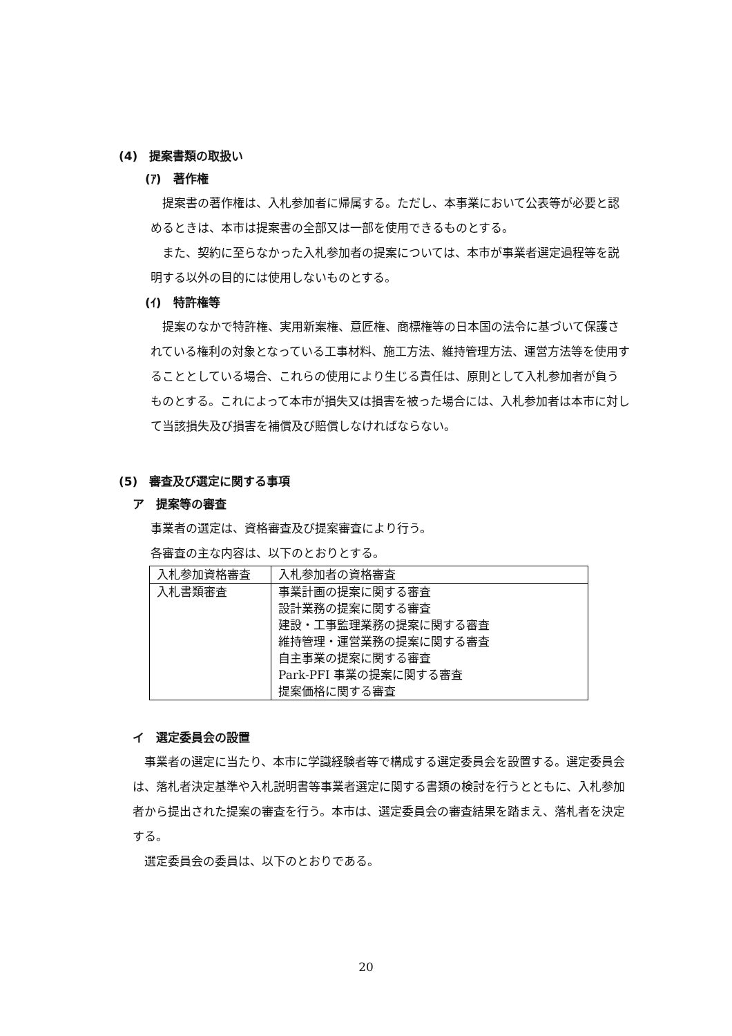(4)　提案書類の取扱い
(ｱ)　著作権
　提案書の著作権は、入札参加者に帰属する。ただし、本事業において公表等が必要と認めるときは、本市は提案書の全部又は一部を使用できるものとする。
　また、契約に至らなかった入札参加者の提案については、本市が事業者選定過程等を説明する以外の目的には使用しないものとする。
(ｲ)　特許権等
　提案のなかで特許権、実用新案権、意匠権、商標権等の日本国の法令に基づいて保護されている権利の対象となっている工事材料、施工方法、維持管理方法、運営方法等を使用することとしている場合、これらの使用により生じる責任は、原則として入札参加者が負うものとする。これによって本市が損失又は損害を被った場合には、入札参加者は本市に対して当該損失及び損害を補償及び賠償しなければならない。
(5)　審査及び選定に関する事項
ア　提案等の審査
事業者の選定は、資格審査及び提案審査により行う。
各審査の主な内容は、以下のとおりとする。
| 入札参加資格審査 | 入札参加者の資格審査 |
| 入札書類審査 | 事業計画の提案に関する審査 設計業務の提案に関する審査 建設・工事監理業務の提案に関する審査 維持管理・運営業務の提案に関する審査 自主事業の提案に関する審査 Park-PFI 事業の提案に関する審査 提案価格に関する審査 |
イ　選定委員会の設置
　事業者の選定に当たり、本市に学識経験者等で構成する選定委員会を設置する。選定委員会は、落札者決定基準や入札説明書等事業者選定に関する書類の検討を行うとともに、入札参加者から提出された提案の審査を行う。本市は、選定委員会の審査結果を踏まえ、落札者を決定する。
　選定委員会の委員は、以下のとおりである。
20